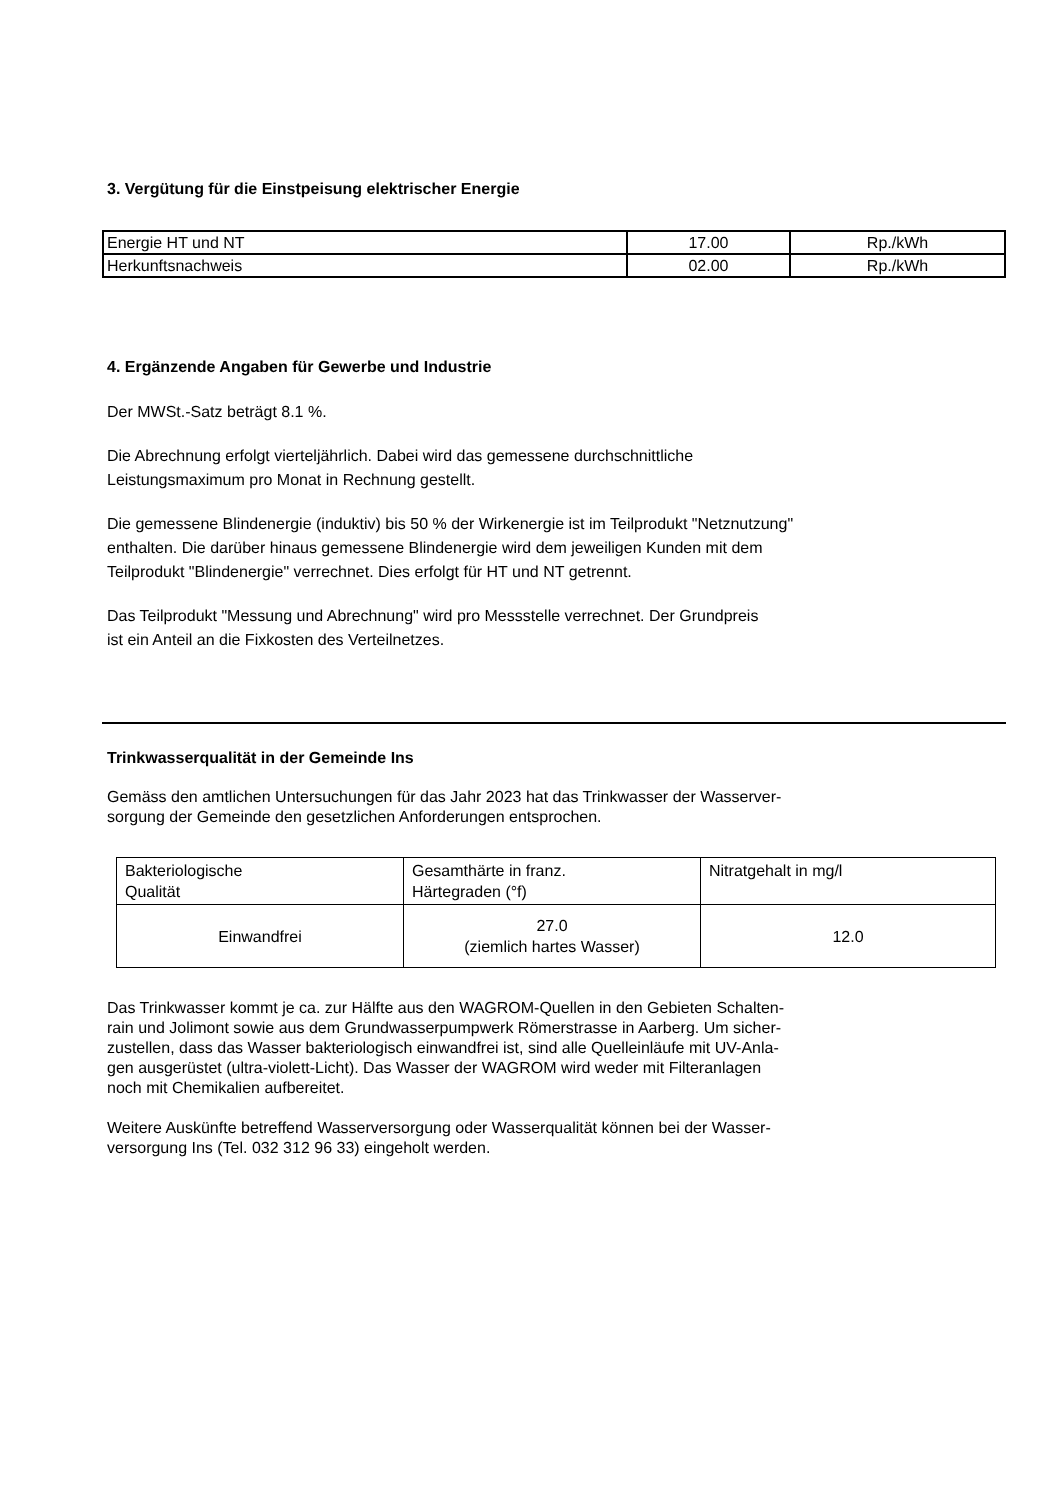3. Vergütung für die Einstpeisung elektrischer Energie
| Energie HT und NT | 17.00 | Rp./kWh |
| Herkunftsnachweis | 02.00 | Rp./kWh |
4. Ergänzende Angaben für Gewerbe und Industrie
Der MWSt.-Satz beträgt 8.1 %.
Die Abrechnung erfolgt vierteljährlich. Dabei wird das gemessene durchschnittliche
Leistungsmaximum pro Monat in Rechnung gestellt.
Die gemessene Blindenergie (induktiv) bis 50 % der Wirkenergie ist im Teilprodukt "Netznutzung"
enthalten. Die darüber hinaus gemessene Blindenergie wird dem jeweiligen Kunden mit dem
Teilprodukt "Blindenergie" verrechnet. Dies erfolgt für HT und NT getrennt.
Das Teilprodukt "Messung und Abrechnung" wird pro Messstelle verrechnet. Der Grundpreis
ist ein Anteil an die Fixkosten des Verteilnetzes.
Trinkwasserqualität in der Gemeinde Ins
Gemäss den amtlichen Untersuchungen für das Jahr 2023 hat das Trinkwasser der Wasserver-
sorgung der Gemeinde den gesetzlichen Anforderungen entsprochen.
| Bakteriologische Qualität | Gesamthärte in franz. Härtegraden (°f) | Nitratgehalt in mg/l |
| Einwandfrei | 27.0 (ziemlich hartes Wasser) | 12.0 |
Das Trinkwasser kommt je ca. zur Hälfte aus den WAGROM-Quellen in den Gebieten Schalten-
rain und Jolimont sowie aus dem Grundwasserpumpwerk Römerstrasse in Aarberg. Um sicher-
zustellen, dass das Wasser bakteriologisch einwandfrei ist, sind alle Quelleinläufe mit UV-Anla-
gen ausgerüstet (ultra-violett-Licht). Das Wasser der WAGROM wird weder mit Filteranlagen
noch mit Chemikalien aufbereitet.
Weitere Auskünfte betreffend Wasserversorgung oder Wasserqualität können bei der Wasser-
versorgung Ins (Tel. 032 312 96 33) eingeholt werden.